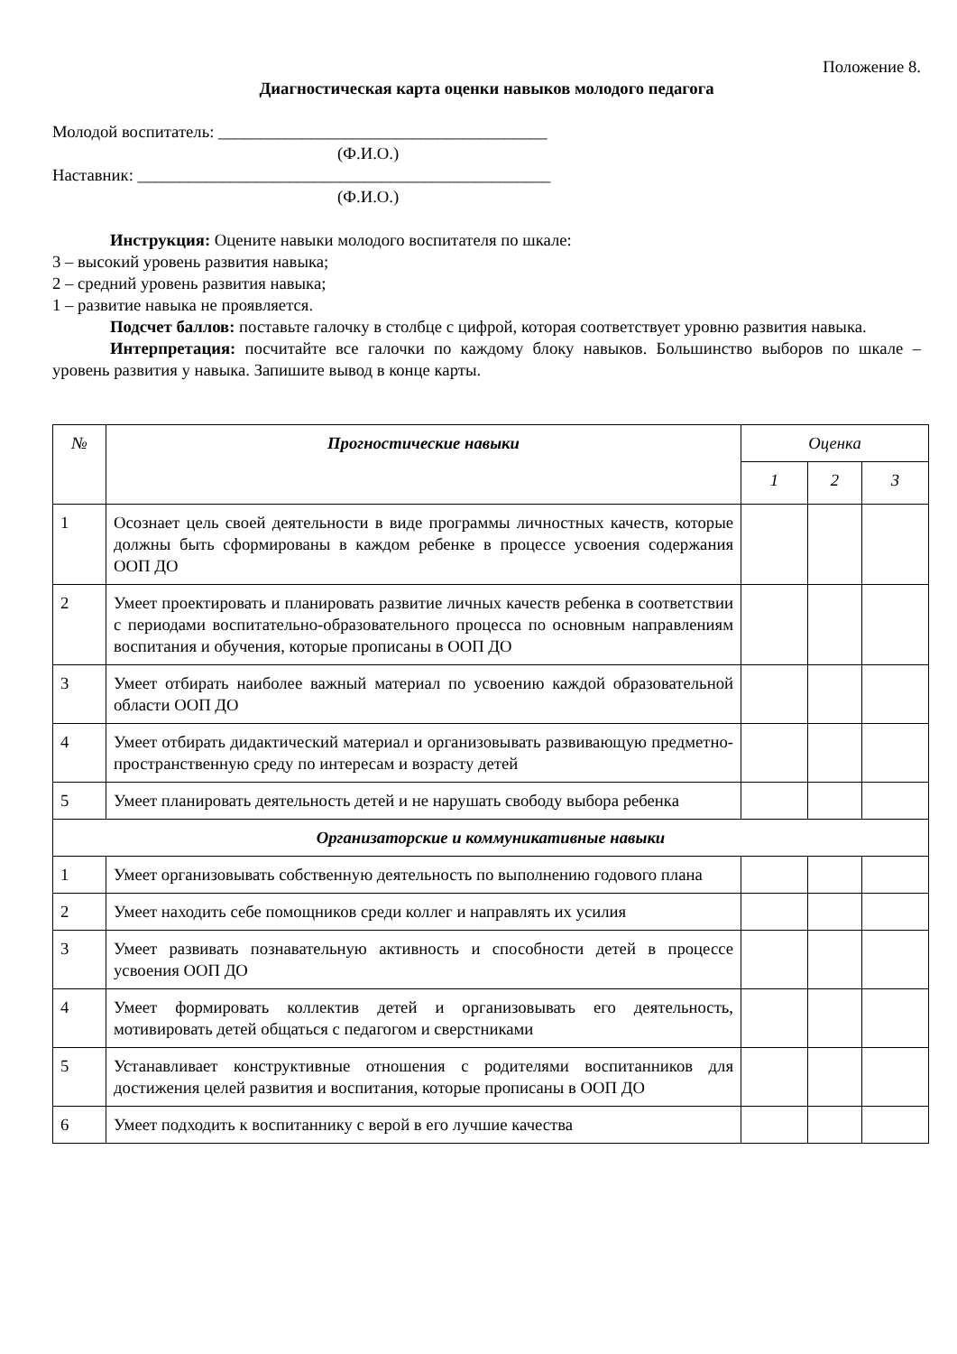Положение 8.
Диагностическая карта оценки навыков молодого педагога
Молодой воспитатель: _______________________________________
(Ф.И.О.)
Наставник: _________________________________________________
(Ф.И.О.)
Инструкция: Оцените навыки молодого воспитателя по шкале:
3 – высокий уровень развития навыка;
2 – средний уровень развития навыка;
1 – развитие навыка не проявляется.
Подсчет баллов: поставьте галочку в столбце с цифрой, которая соответствует уровню развития навыка.
Интерпретация: посчитайте все галочки по каждому блоку навыков. Большинство выборов по шкале – уровень развития у навыка. Запишите вывод в конце карты.
| № | Прогностические навыки | Оценка | | |
| --- | --- | --- | --- | --- |
| | | 1 | 2 | 3 |
| 1 | Осознает цель своей деятельности в виде программы личностных качеств, которые должны быть сформированы в каждом ребенке в процессе усвоения содержания ООП ДО | | | |
| 2 | Умеет проектировать и планировать развитие личных качеств ребенка в соответствии с периодами воспитательно-образовательного процесса по основным направлениям воспитания и обучения, которые прописаны в ООП ДО | | | |
| 3 | Умеет отбирать наиболее важный материал по усвоению каждой образовательной области ООП ДО | | | |
| 4 | Умеет отбирать дидактический материал и организовывать развивающую предметно-пространственную среду по интересам и возрасту детей | | | |
| 5 | Умеет планировать деятельность детей и не нарушать свободу выбора ребенка | | | |
| Организаторские и коммуникативные навыки | | | | |
| 1 | Умеет организовывать собственную деятельность по выполнению годового плана | | | |
| 2 | Умеет находить себе помощников среди коллег и направлять их усилия | | | |
| 3 | Умеет развивать познавательную активность и способности детей в процессе усвоения ООП ДО | | | |
| 4 | Умеет формировать коллектив детей и организовывать его деятельность, мотивировать детей общаться с педагогом и сверстниками | | | |
| 5 | Устанавливает конструктивные отношения с родителями воспитанников для достижения целей развития и воспитания, которые прописаны в ООП ДО | | | |
| 6 | Умеет подходить к воспитаннику с верой в его лучшие качества | | | |